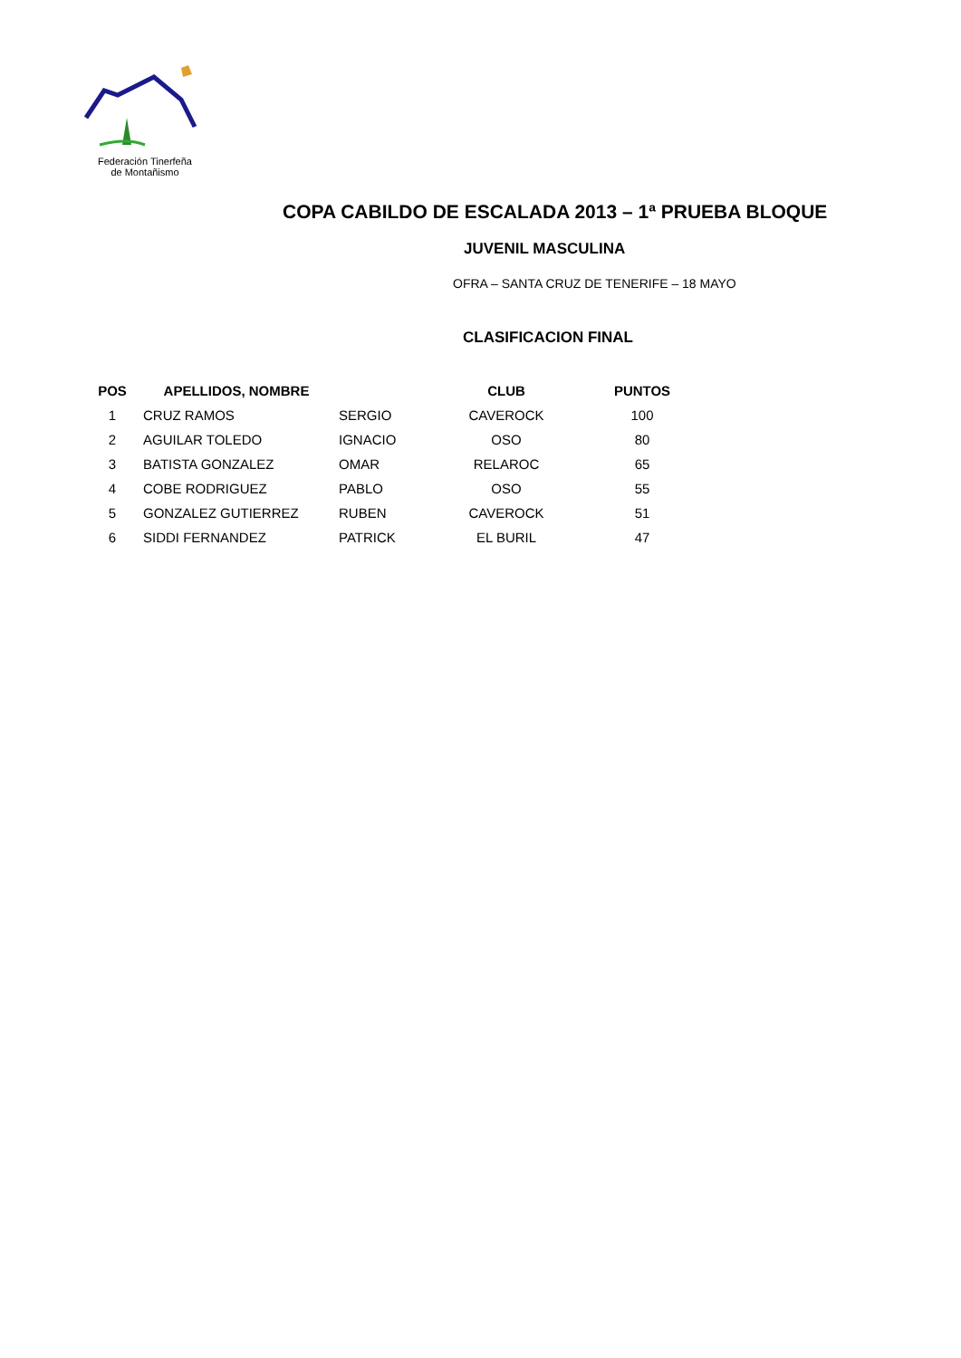Federación Tinerfeña
de Montañismo
COPA CABILDO DE ESCALADA 2013 – 1ª PRUEBA BLOQUE
JUVENIL MASCULINA
OFRA – SANTA CRUZ DE TENERIFE – 18 MAYO
CLASIFICACION FINAL
| POS | APELLIDOS, NOMBRE | | CLUB | PUNTOS |
| --- | --- | --- | --- | --- |
| 1 | CRUZ RAMOS | SERGIO | CAVEROCK | 100 |
| 2 | AGUILAR TOLEDO | IGNACIO | OSO | 80 |
| 3 | BATISTA GONZALEZ | OMAR | RELAROC | 65 |
| 4 | COBE RODRIGUEZ | PABLO | OSO | 55 |
| 5 | GONZALEZ GUTIERREZ | RUBEN | CAVEROCK | 51 |
| 6 | SIDDI FERNANDEZ | PATRICK | EL BURIL | 47 |